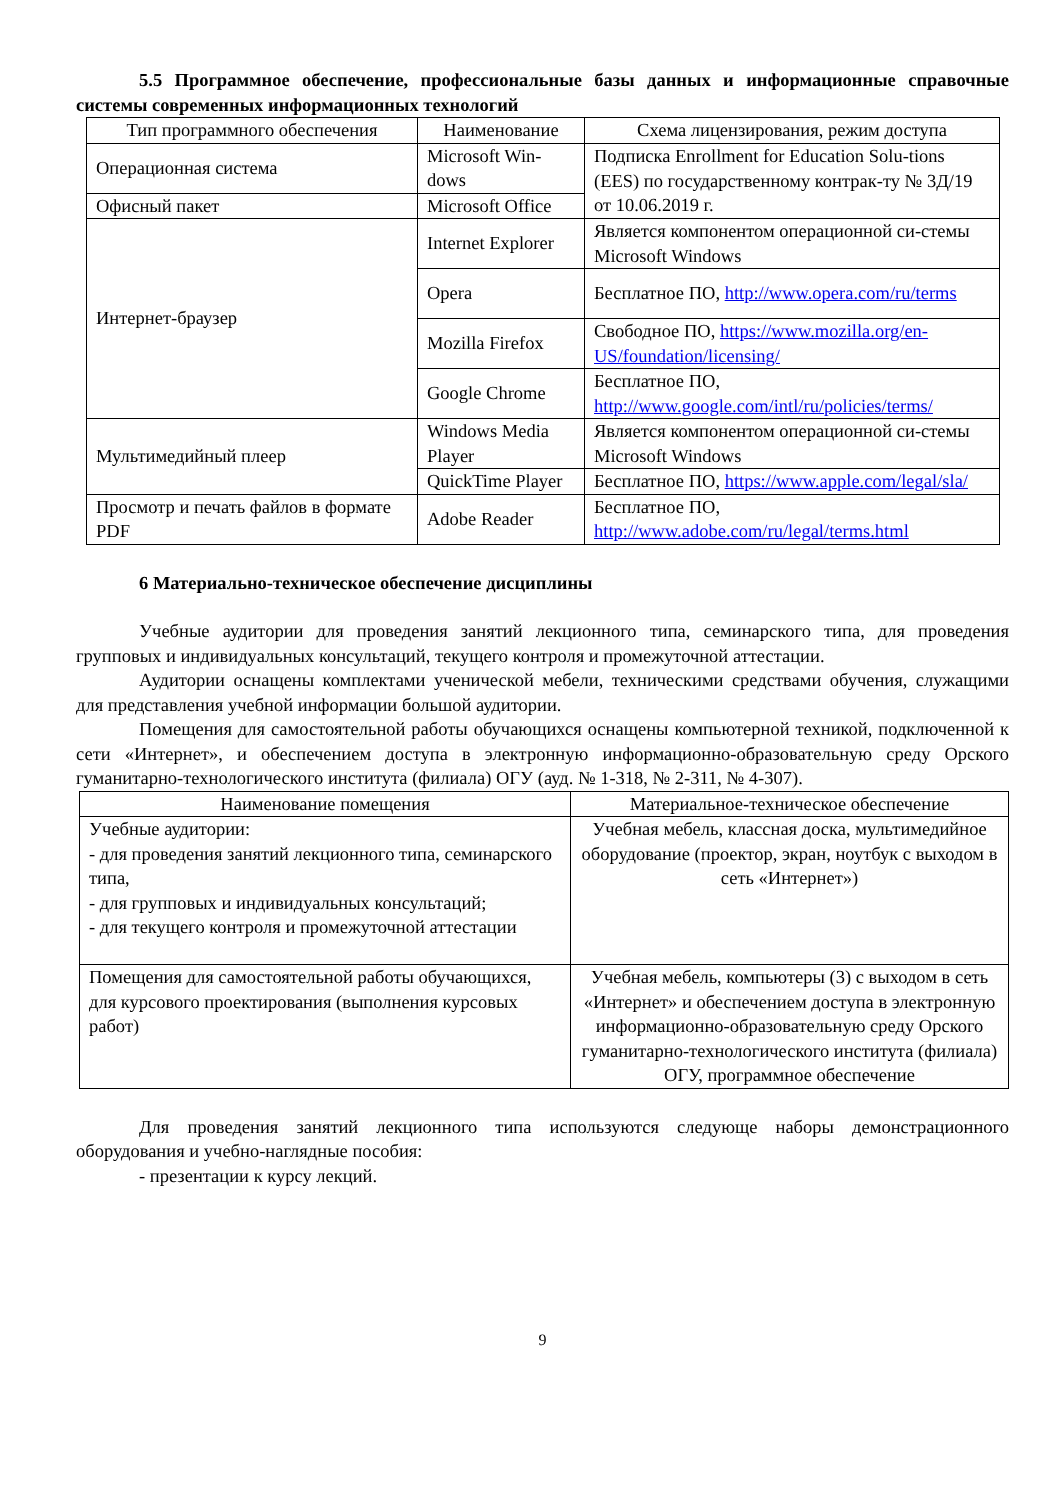5.5 Программное обеспечение, профессиональные базы данных и информационные справочные системы современных информационных технологий
| Тип программного обеспечения | Наименование | Схема лицензирования, режим доступа |
| --- | --- | --- |
| Операционная система | Microsoft Win-dows | Подписка Enrollment for Education Solu-tions (EES) по государственному контрак-ту № 3Д/19 от 10.06.2019 г. |
| Офисный пакет | Microsoft Office | |
| Интернет-браузер | Internet Explorer | Является компонентом операционной си-стемы Microsoft Windows |
| | Opera | Бесплатное ПО, http://www.opera.com/ru/terms |
| | Mozilla Firefox | Свободное ПО, https://www.mozilla.org/en-US/foundation/licensing/ |
| | Google Chrome | Бесплатное ПО, http://www.google.com/intl/ru/policies/terms/ |
| Мультимедийный плеер | Windows Media Player | Является компонентом операционной си-стемы Microsoft Windows |
| | QuickTime Player | Бесплатное ПО, https://www.apple.com/legal/sla/ |
| Просмотр и печать файлов в формате PDF | Adobe Reader | Бесплатное ПО, http://www.adobe.com/ru/legal/terms.html |
6 Материально-техническое обеспечение дисциплины
Учебные аудитории для проведения занятий лекционного типа, семинарского типа, для проведения групповых и индивидуальных консультаций, текущего контроля и промежуточной аттестации.
Аудитории оснащены комплектами ученической мебели, техническими средствами обучения, служащими для представления учебной информации большой аудитории.
Помещения для самостоятельной работы обучающихся оснащены компьютерной техникой, подключенной к сети «Интернет», и обеспечением доступа в электронную информационно-образовательную среду Орского гуманитарно-технологического института (филиала) ОГУ (ауд. № 1-318, № 2-311, № 4-307).
| Наименование помещения | Материальное-техническое обеспечение |
| --- | --- |
| Учебные аудитории: - для проведения занятий лекционного типа, семинарского типа, - для групповых и индивидуальных консультаций; - для текущего контроля и промежуточной аттестации | Учебная мебель, классная доска, мультимедийное оборудование (проектор, экран, ноутбук с выходом в сеть «Интернет») |
| Помещения для самостоятельной работы обучающихся, для курсового проектирования (выполнения курсовых работ) | Учебная мебель, компьютеры (3) с выходом в сеть «Интернет» и обеспечением доступа в электронную информационно-образовательную среду Орского гуманитарно-технологического института (филиала) ОГУ, программное обеспечение |
Для проведения занятий лекционного типа используются следующе наборы демонстрационного оборудования и учебно-наглядные пособия:
- презентации к курсу лекций.
9